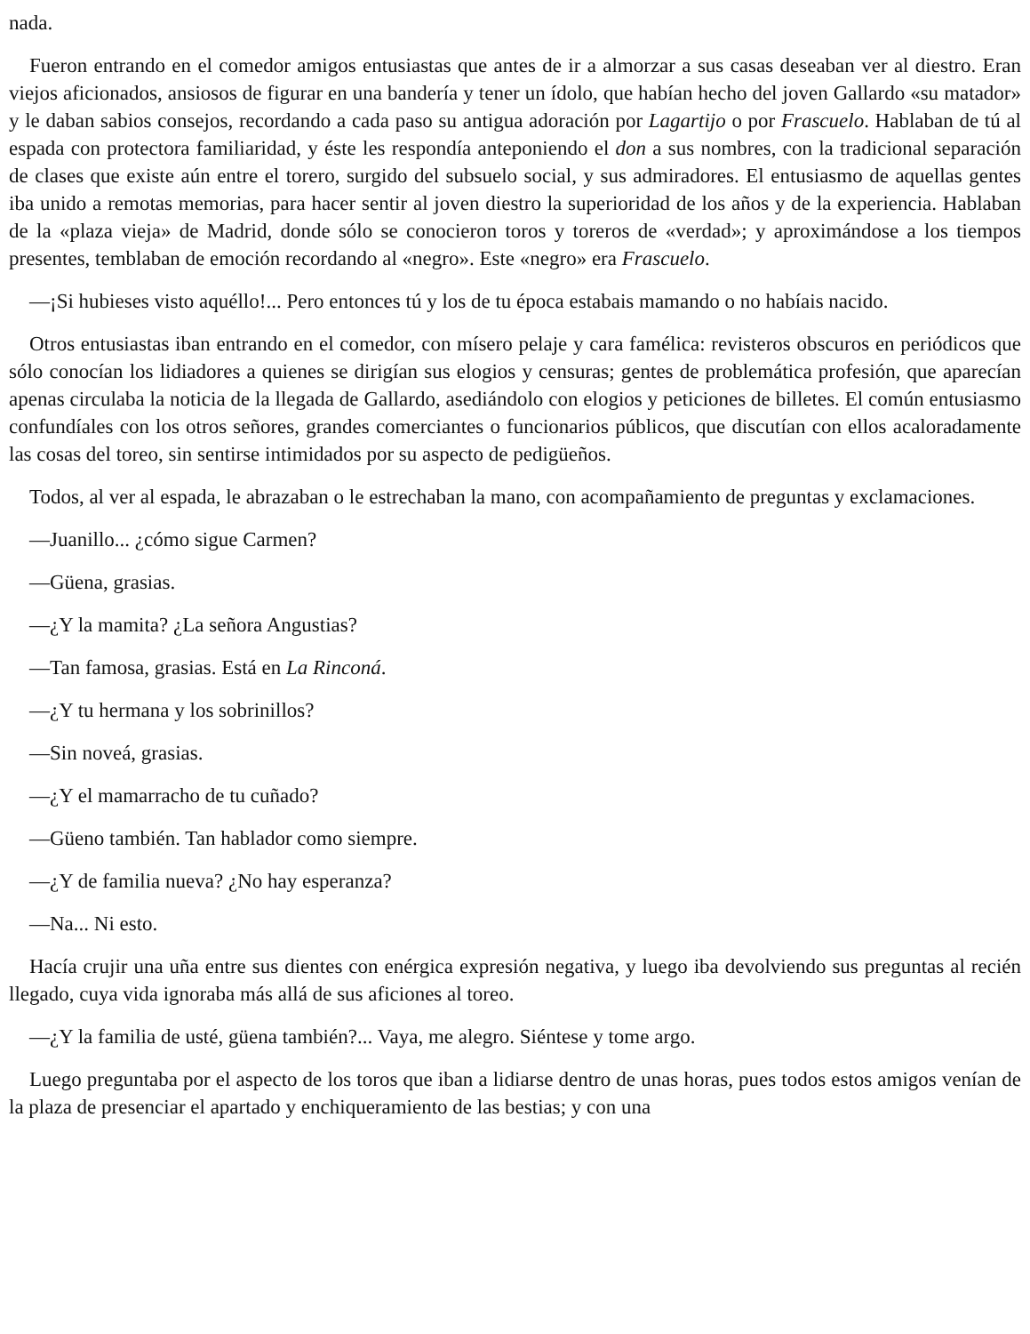nada.
Fueron entrando en el comedor amigos entusiastas que antes de ir a almorzar a sus casas deseaban ver al diestro. Eran viejos aficionados, ansiosos de figurar en una bandería y tener un ídolo, que habían hecho del joven Gallardo «su matador» y le daban sabios consejos, recordando a cada paso su antigua adoración por Lagartijo o por Frascuelo. Hablaban de tú al espada con protectora familiaridad, y éste les respondía anteponiendo el don a sus nombres, con la tradicional separación de clases que existe aún entre el torero, surgido del subsuelo social, y sus admiradores. El entusiasmo de aquellas gentes iba unido a remotas memorias, para hacer sentir al joven diestro la superioridad de los años y de la experiencia. Hablaban de la «plaza vieja» de Madrid, donde sólo se conocieron toros y toreros de «verdad»; y aproximándose a los tiempos presentes, temblaban de emoción recordando al «negro». Este «negro» era Frascuelo.
—¡Si hubieses visto aquéllo!... Pero entonces tú y los de tu época estabais mamando o no habíais nacido.
Otros entusiastas iban entrando en el comedor, con mísero pelaje y cara famélica: revisteros obscuros en periódicos que sólo conocían los lidiadores a quienes se dirigían sus elogios y censuras; gentes de problemática profesión, que aparecían apenas circulaba la noticia de la llegada de Gallardo, asediándolo con elogios y peticiones de billetes. El común entusiasmo confundíales con los otros señores, grandes comerciantes o funcionarios públicos, que discutían con ellos acaloradamente las cosas del toreo, sin sentirse intimidados por su aspecto de pedigüeños.
Todos, al ver al espada, le abrazaban o le estrechaban la mano, con acompañamiento de preguntas y exclamaciones.
—Juanillo... ¿cómo sigue Carmen?
—Güena, grasias.
—¿Y la mamita? ¿La señora Angustias?
—Tan famosa, grasias. Está en La Rinconá.
—¿Y tu hermana y los sobrinillos?
—Sin noveá, grasias.
—¿Y el mamarracho de tu cuñado?
—Güeno también. Tan hablador como siempre.
—¿Y de familia nueva? ¿No hay esperanza?
—Na... Ni esto.
Hacía crujir una uña entre sus dientes con enérgica expresión negativa, y luego iba devolviendo sus preguntas al recién llegado, cuya vida ignoraba más allá de sus aficiones al toreo.
—¿Y la familia de usté, güena también?... Vaya, me alegro. Siéntese y tome argo.
Luego preguntaba por el aspecto de los toros que iban a lidiarse dentro de unas horas, pues todos estos amigos venían de la plaza de presenciar el apartado y enchiqueramiento de las bestias; y con una